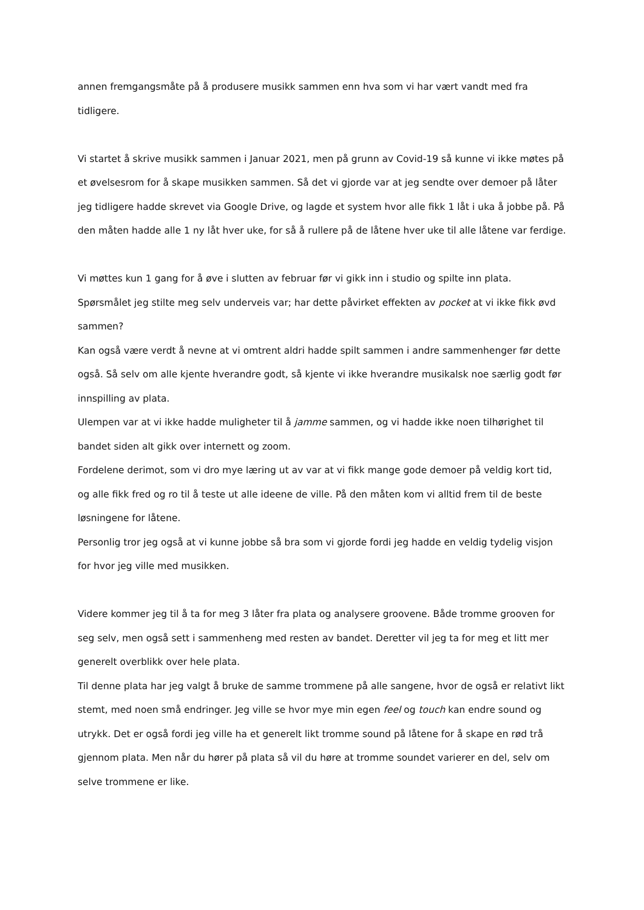annen fremgangsmåte på å produsere musikk sammen enn hva som vi har vært vandt med fra tidligere.
Vi startet å skrive musikk sammen i Januar 2021, men på grunn av Covid-19 så kunne vi ikke møtes på et øvelsesrom for å skape musikken sammen. Så det vi gjorde var at jeg sendte over demoer på låter jeg tidligere hadde skrevet via Google Drive, og lagde et system hvor alle fikk 1 låt i uka å jobbe på. På den måten hadde alle 1 ny låt hver uke, for så å rullere på de låtene hver uke til alle låtene var ferdige.
Vi møttes kun 1 gang for å øve i slutten av februar før vi gikk inn i studio og spilte inn plata. Spørsmålet jeg stilte meg selv underveis var; har dette påvirket effekten av pocket at vi ikke fikk øvd sammen?
Kan også være verdt å nevne at vi omtrent aldri hadde spilt sammen i andre sammenhenger før dette også. Så selv om alle kjente hverandre godt, så kjente vi ikke hverandre musikalsk noe særlig godt før innspilling av plata.
Ulempen var at vi ikke hadde muligheter til å jamme sammen, og vi hadde ikke noen tilhørighet til bandet siden alt gikk over internett og zoom.
Fordelene derimot, som vi dro mye læring ut av var at vi fikk mange gode demoer på veldig kort tid, og alle fikk fred og ro til å teste ut alle ideene de ville. På den måten kom vi alltid frem til de beste løsningene for låtene.
Personlig tror jeg også at vi kunne jobbe så bra som vi gjorde fordi jeg hadde en veldig tydelig visjon for hvor jeg ville med musikken.
Videre kommer jeg til å ta for meg 3 låter fra plata og analysere groovene. Både tromme grooven for seg selv, men også sett i sammenheng med resten av bandet. Deretter vil jeg ta for meg et litt mer generelt overblikk over hele plata.
Til denne plata har jeg valgt å bruke de samme trommene på alle sangene, hvor de også er relativt likt stemt, med noen små endringer. Jeg ville se hvor mye min egen feel og touch kan endre sound og utrykk. Det er også fordi jeg ville ha et generelt likt tromme sound på låtene for å skape en rød trå gjennom plata. Men når du hører på plata så vil du høre at tromme soundet varierer en del, selv om selve trommene er like.